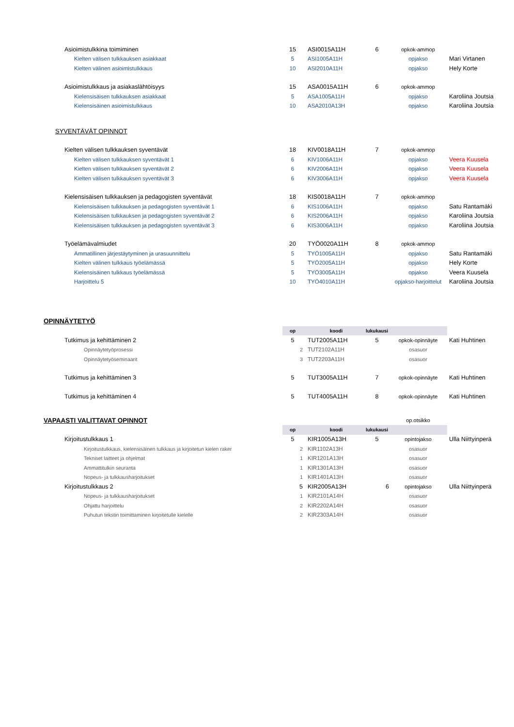| Asioimistulkkina toimiminen | 15 | ASI0015A11H | 6 | opkok-ammop | |
| Kielten välisen tulkkauksen asiakkaat | 5 | ASI1005A11H | | opjakso | Mari Virtanen |
| Kielten välinen asioimistulkkaus | 10 | ASI2010A11H | | opjakso | Hely Korte |
| Asioimistulkkaus ja asiakaslähtöisyys | 15 | ASA0015A11H | 6 | opkok-ammop | |
| Kielensisäisen tulkkauksen asiakkaat | 5 | ASA1005A11H | | opjakso | Karoliina Joutsia |
| Kielensisäinen asioimistulkkaus | 10 | ASA2010A13H | | opjakso | Karoliina Joutsia |
| SYVENTÄVÄT OPINNOT | | | | | |
| Kielten välisen tulkkauksen syventävät | 18 | KIV0018A11H | 7 | opkok-ammop | |
| Kielten välisen tulkkauksen syventävät 1 | 6 | KIV1006A11H | | opjakso | Veera Kuusela |
| Kielten välisen tulkkauksen syventävät 2 | 6 | KIV2006A11H | | opjakso | Veera Kuusela |
| Kielten välisen tulkkauksen syventävät 3 | 6 | KIV3006A11H | | opjakso | Veera Kuusela |
| Kielensisäisen tulkkauksen ja pedagogisten syventävät | 18 | KIS0018A11H | 7 | opkok-ammop | |
| Kielensisäisen tulkkauksen ja pedagogisten syventävät 1 | 6 | KIS1006A11H | | opjakso | Satu Rantamäki |
| Kielensisäisen tulkkauksen ja pedagogisten syventävät 2 | 6 | KIS2006A11H | | opjakso | Karoliina Joutsia |
| Kielensisäisen tulkkauksen ja pedagogisten syventävät 3 | 6 | KIS3006A11H | | opjakso | Karoliina Joutsia |
| Työelämävalmiudet | 20 | TYÖ0020A11H | 8 | opkok-ammop | |
| Ammatillinen järjestäytyminen ja urasuunnittelu | 5 | TYÖ1005A11H | | opjakso | Satu Rantamäki |
| Kielten välinen tulkkaus työelämässä | 5 | TYÖ2005A11H | | opjakso | Hely Korte |
| Kielensisäinen tulkkaus työelämässä | 5 | TYÖ3005A11H | | opjakso | Veera Kuusela |
| Harjoittelu 5 | 10 | TYÖ4010A11H | | opjakso-harjoittelut | Karoliina Joutsia |
| OPINNÄYTETYÖ | | | | | |
| | op | koodi | lukukausi | | |
| Tutkimus ja kehittäminen 2 | 5 | TUT2005A11H | 5 | opkok-opinnäyte | Kati Huhtinen |
| Opinnäytetyöprosessi | 2 | TUT2102A11H | | osasuor | |
| Opinnäytetyöseminaarit | 3 | TUT2203A11H | | osasuor | |
| Tutkimus ja kehittäminen 3 | 5 | TUT3005A11H | 7 | opkok-opinnäyte | Kati Huhtinen |
| Tutkimus ja kehittäminen 4 | 5 | TUT4005A11H | 8 | opkok-opinnäyte | Kati Huhtinen |
| VAPAASTI VALITTAVAT OPINNOT | | | | op.otsikko | |
| | op | koodi | lukukausi | | |
| Kirjoitustulkkaus 1 | 5 | KIR1005A13H | 5 | opintojakso | Ulla Niittyinperä |
| Kirjoitustulkkaus, kielensisäinen tulkkaus ja kirjoitetun kielen raker | 2 | KIR1102A13H | | osasuor | |
| Tekniset laitteet ja ohjelmat | 1 | KIR1201A13H | | osasuor | |
| Ammattitulkin seuranta | 1 | KIR1301A13H | | osasuor | |
| Nopeus- ja tulkkausharjoitukset | 1 | KIR1401A13H | | osasuor | |
| Kirjoitustulkkaus 2 | 5 | KIR2005A13H | 6 | opintojakso | Ulla Niittyinperä |
| Nopeus- ja tulkkausharjoitukset | 1 | KIR2101A14H | | osasuor | |
| Ohjattu harjoittelu | 2 | KIR2202A14H | | osasuor | |
| Puhutun tekstin toimittaminen kirjoitetulle kielelle | 2 | KIR2303A14H | | osasuor | |